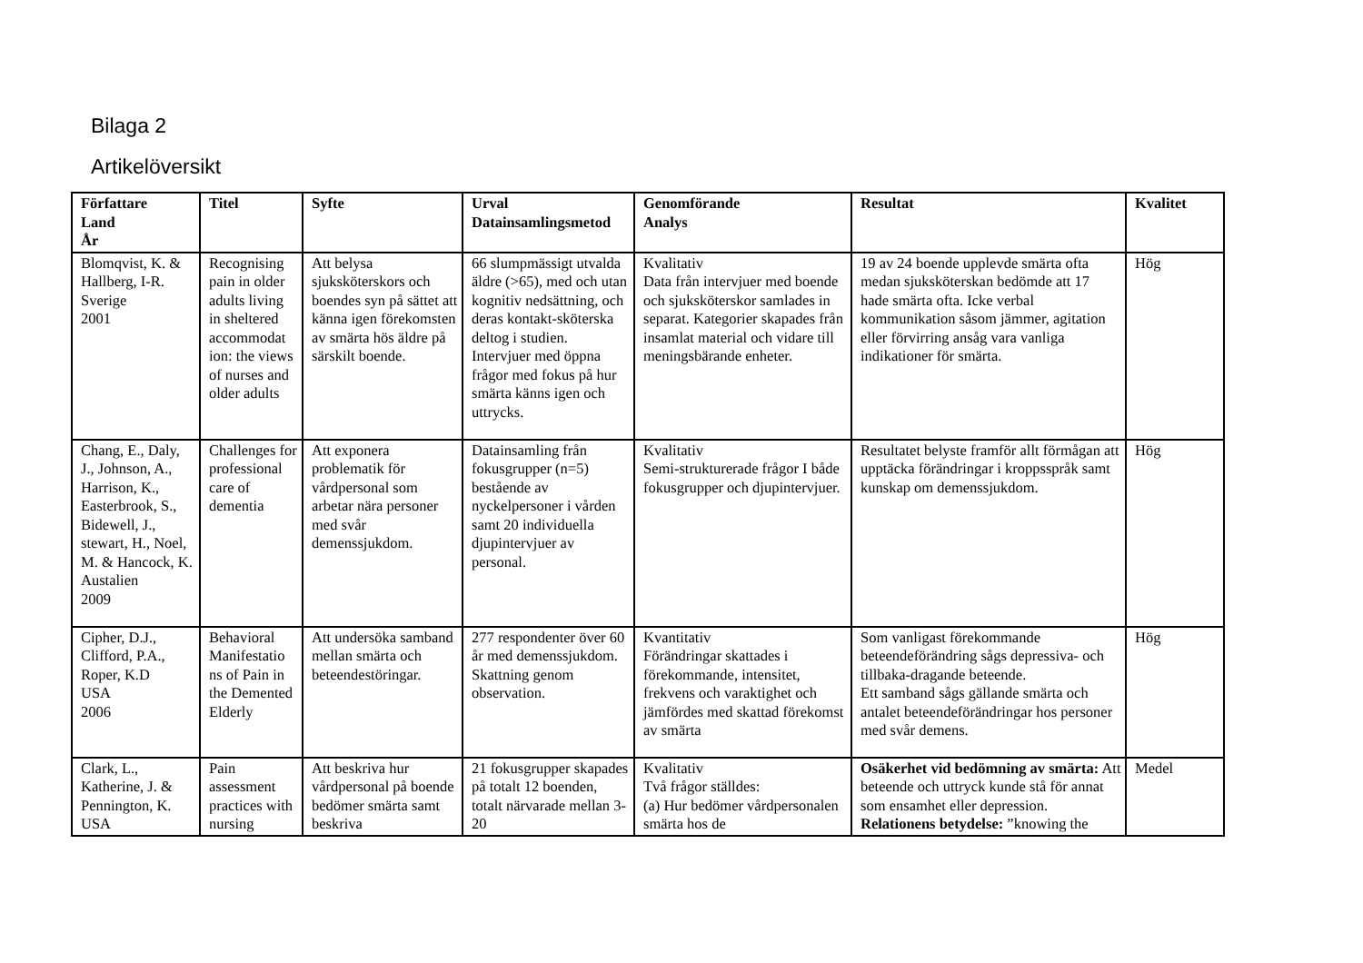Bilaga 2
Artikelöversikt
| Författare Land År | Titel | Syfte | Urval Datainsamlingsmetod | Genomförande Analys | Resultat | Kvalitet |
| --- | --- | --- | --- | --- | --- | --- |
| Blomqvist, K. & Hallberg, I-R. Sverige 2001 | Recognising pain in older adults living in sheltered accommodat ion: the views of nurses and older adults | Att belysa sjuksköterskors och boendes syn på sättet att känna igen förekomsten av smärta hös äldre på särskilt boende. | 66 slumpmässigt utvalda äldre (>65), med och utan kognitiv nedsättning, och deras kontakt-sköterska deltog i studien. Intervjuer med öppna frågor med fokus på hur smärta känns igen och uttrycks. | Kvalitativ Data från intervjuer med boende och sjuksköterskor samlades in separat. Kategorier skapades från insamlat material och vidare till meningsbärande enheter. | 19 av 24 boende upplevde smärta ofta medan sjuksköterskan bedömde att 17 hade smärta ofta. Icke verbal kommunikation såsom jämmer, agitation eller förvirring ansåg vara vanliga indikationer för smärta. | Hög |
| Chang, E., Daly, J., Johnson, A., Harrison, K., Easterbrook, S., Bidewell, J., stewart, H., Noel, M. & Hancock, K. Austalien 2009 | Challenges for professional care of dementia | Att exponera problematik för vårdpersonal som arbetar nära personer med svår demenssjukdom. | Datainsamling från fokusgrupper (n=5) bestående av nyckelpersoner i vården samt 20 individuella djupintervjuer av personal. | Kvalitativ Semi-strukturerade frågor I både fokusgrupper och djupintervjuer. | Resultatet belyste framför allt förmågan att upptäcka förändringar i kroppsspråk samt kunskap om demenssjukdom. | Hög |
| Cipher, D.J., Clifford, P.A., Roper, K.D USA 2006 | Behavioral Manifestatio ns of Pain in the Demented Elderly | Att undersöka samband mellan smärta och beteendestöringar. | 277 respondenter över 60 år med demenssjukdom. Skattning genom observation. | Kvantitativ Förändringar skattades i förekommande, intensitet, frekvens och varaktighet och jämfördes med skattad förekomst av smärta | Som vanligast förekommande beteendeförändring sågs depressiva- och tillbaka-dragande beteende. Ett samband sågs gällande smärta och antalet beteendeförändringar hos personer med svår demens. | Hög |
| Clark, L., Katherine, J. & Pennington, K. USA | Pain assessment practices with nursing | Att beskriva hur vårdpersonal på boende bedömer smärta samt beskriva | 21 fokusgrupper skapades på totalt 12 boenden, totalt närvarade mellan 3-20 | Kvalitativ Två frågor ställdes: (a) Hur bedömer vårdpersonalen smärta hos de | Osäkerhet vid bedömning av smärta: Att beteende och uttryck kunde stå för annat som ensamhet eller depression. Relationens betydelse: ”knowing the | Medel |